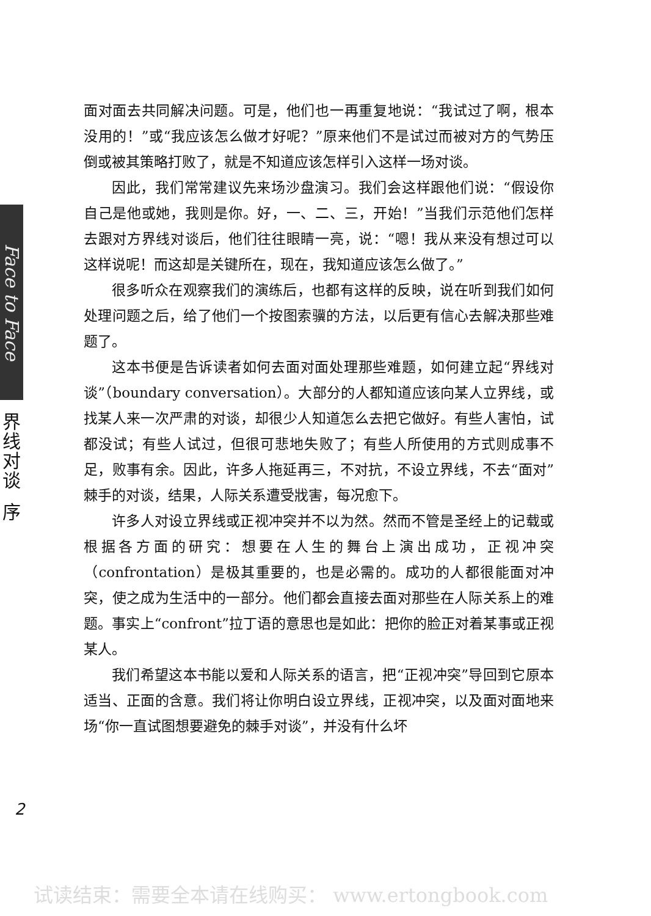Face to Face
界
线
对
谈
序
面对面去共同解决问题。可是，他们也一再重复地说：“我试过了啊，根本没用的！”或“我应该怎么做才好呢？”原来他们不是试过而被对方的气势压倒或被其策略打败了，就是不知道应该怎样引入这样一场对谈。
因此，我们常常建议先来场沙盘演习。我们会这样跟他们说：“假设你自己是他或她，我则是你。好，一、二、三，开始！”当我们示范他们怎样去跟对方界线对谈后，他们往往眼睛一亮，说：“嗯！我从来没有想过可以这样说呢！而这却是关键所在，现在，我知道应该怎么做了。”
很多听众在观察我们的演练后，也都有这样的反映，说在听到我们如何处理问题之后，给了他们一个按图索骥的方法，以后更有信心去解决那些难题了。
这本书便是告诉读者如何去面对面处理那些难题，如何建立起“界线对谈”（boundary conversation）。大部分的人都知道应该向某人立界线，或找某人来一次严肃的对谈，却很少人知道怎么去把它做好。有些人害怕，试都没试；有些人试过，但很可悲地失败了；有些人所使用的方式则成事不足，败事有余。因此，许多人拖延再三，不对抗，不设立界线，不去“面对”棘手的对谈，结果，人际关系遭受戕害，每况愈下。
许多人对设立界线或正视冲突并不以为然。然而不管是圣经上的记载或根据各方面的研究：想要在人生的舞台上演出成功，正视冲突（confrontation）是极其重要的，也是必需的。成功的人都很能面对冲突，使之成为生活中的一部分。他们都会直接去面对那些在人际关系上的难题。事实上“confront”拉丁语的意思也是如此：把你的脸正对着某事或正视某人。
我们希望这本书能以爱和人际关系的语言，把“正视冲突”导回到它原本适当、正面的含意。我们将让你明白设立界线，正视冲突，以及面对面地来场“你一直试图想要避免的棘手对谈”，并没有什么坏
2
试读结束：需要全本请在线购买： www.ertongbook.com